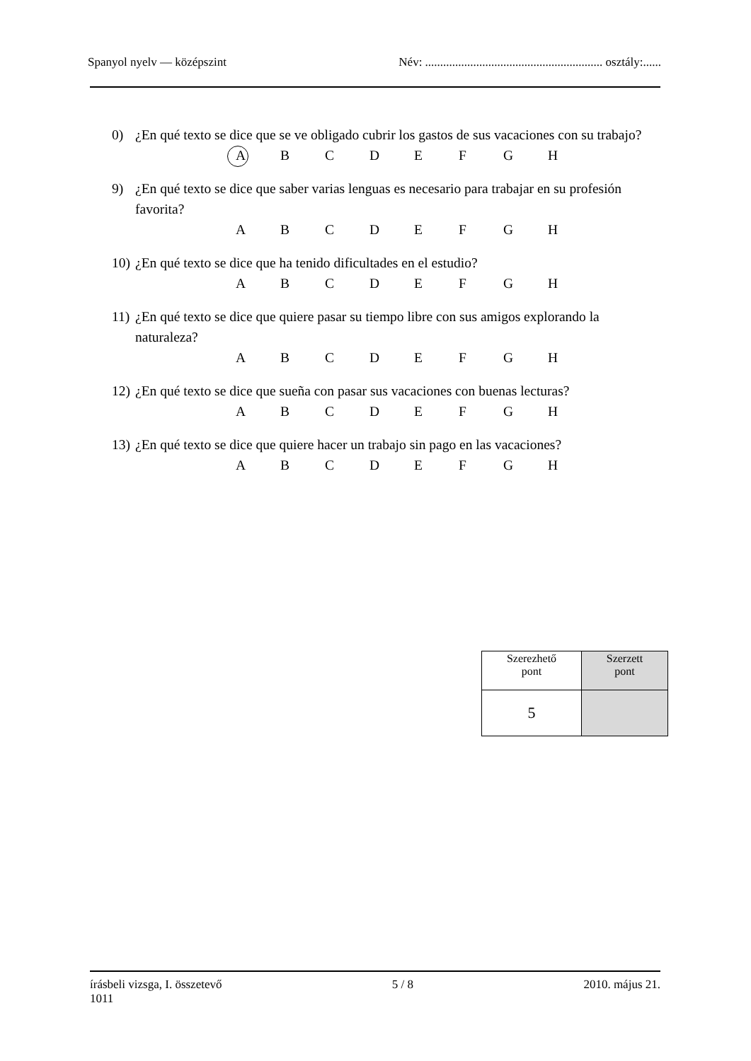Spanyol nyelv — középszint Név: ........................................................... osztály:......
0) ¿En qué texto se dice que se ve obligado cubrir los gastos de sus vacaciones con su trabajo?
ABCDEFGH
9) ¿En qué texto se dice que saber varias lenguas es necesario para trabajar en su profesión favorita?
ABCDEFGH
10) ¿En qué texto se dice que ha tenido dificultades en el estudio?
ABCDEFGH
11) ¿En qué texto se dice que quiere pasar su tiempo libre con sus amigos explorando la naturaleza?
ABCDEFGH
12) ¿En qué texto se dice que sueña con pasar sus vacaciones con buenas lecturas?
ABCDEFGH
13) ¿En qué texto se dice que quiere hacer un trabajo sin pago en las vacaciones?
ABCDEFGH
| Szerezhető pont | Szerzett pont |
| 5 | |
írásbeli vizsga, I. összetevő
1011 5 / 8 2010. május 21.